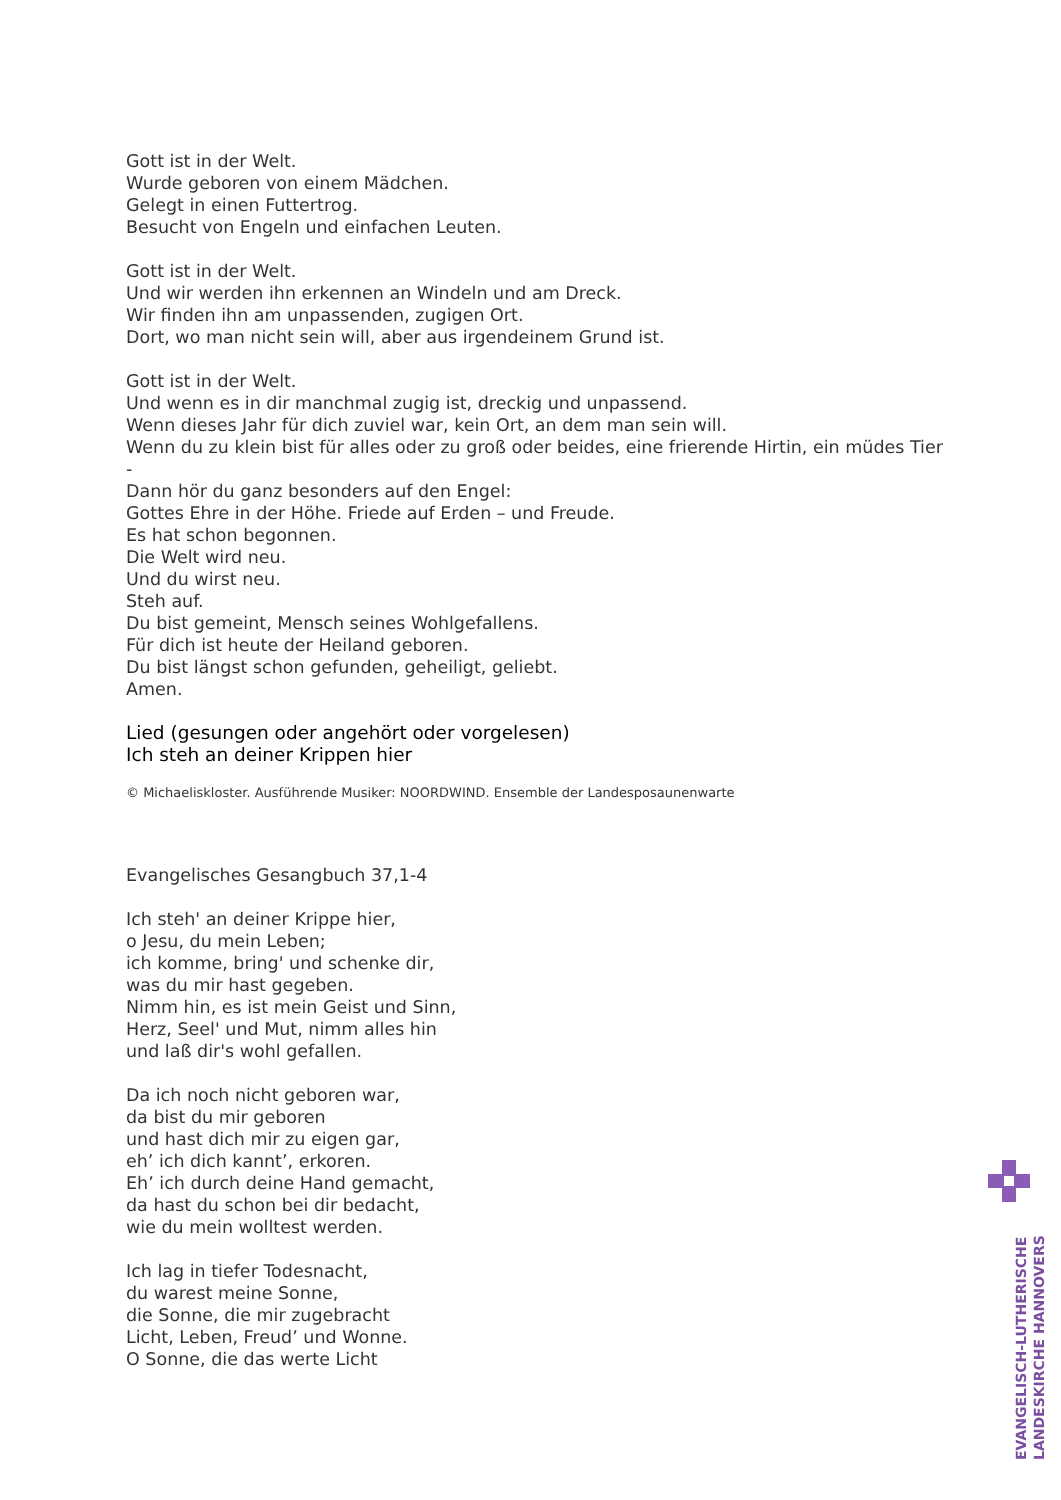Gott ist in der Welt.
Wurde geboren von einem Mädchen.
Gelegt in einen Futtertrog.
Besucht von Engeln und einfachen Leuten.
Gott ist in der Welt.
Und wir werden ihn erkennen an Windeln und am Dreck.
Wir finden ihn am unpassenden, zugigen Ort.
Dort, wo man nicht sein will, aber aus irgendeinem Grund ist.
Gott ist in der Welt.
Und wenn es in dir manchmal zugig ist, dreckig und unpassend.
Wenn dieses Jahr für dich zuviel war, kein Ort, an dem man sein will.
Wenn du zu klein bist für alles oder zu groß oder beides, eine frierende Hirtin, ein müdes Tier -
Dann hör du ganz besonders auf den Engel:
Gottes Ehre in der Höhe. Friede auf Erden – und Freude.
Es hat schon begonnen.
Die Welt wird neu.
Und du wirst neu.
Steh auf.
Du bist gemeint, Mensch seines Wohlgefallens.
Für dich ist heute der Heiland geboren.
Du bist längst schon gefunden, geheiligt, geliebt.
Amen.
Lied (gesungen oder angehört oder vorgelesen)
Ich steh an deiner Krippen hier
© Michaeliskloster. Ausführende Musiker: NOORDWIND. Ensemble der Landesposaunenwarte
Evangelisches Gesangbuch 37,1-4
Ich steh' an deiner Krippe hier,
o Jesu, du mein Leben;
ich komme, bring' und schenke dir,
was du mir hast gegeben.
Nimm hin, es ist mein Geist und Sinn,
Herz, Seel' und Mut, nimm alles hin
und laß dir's wohl gefallen.
Da ich noch nicht geboren war,
da bist du mir geboren
und hast dich mir zu eigen gar,
eh’ ich dich kannt’, erkoren.
Eh’ ich durch deine Hand gemacht,
da hast du schon bei dir bedacht,
wie du mein wolltest werden.
Ich lag in tiefer Todesnacht,
du warest meine Sonne,
die Sonne, die mir zugebracht
Licht, Leben, Freud’ und Wonne.
O Sonne, die das werte Licht
EVANGELISCH-LUTHERISCHE
LANDESKIRCHE HANNOVERS